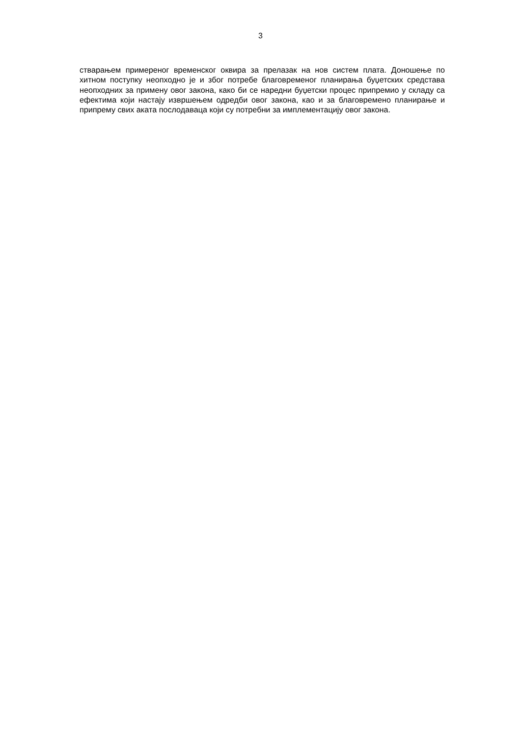3
стварањем примереног временског оквира за прелазак на нов систем плата. Доношење по хитном поступку неопходно је и због потребе благовременог планирања буџетских средстава неопходних за примену овог закона, како би се наредни буџетски процес припремио у складу са ефектима који настају извршењем одредби овог закона, као и за благовремено планирање и припрему свих аката послодаваца који су потребни за имплементацију овог закона.